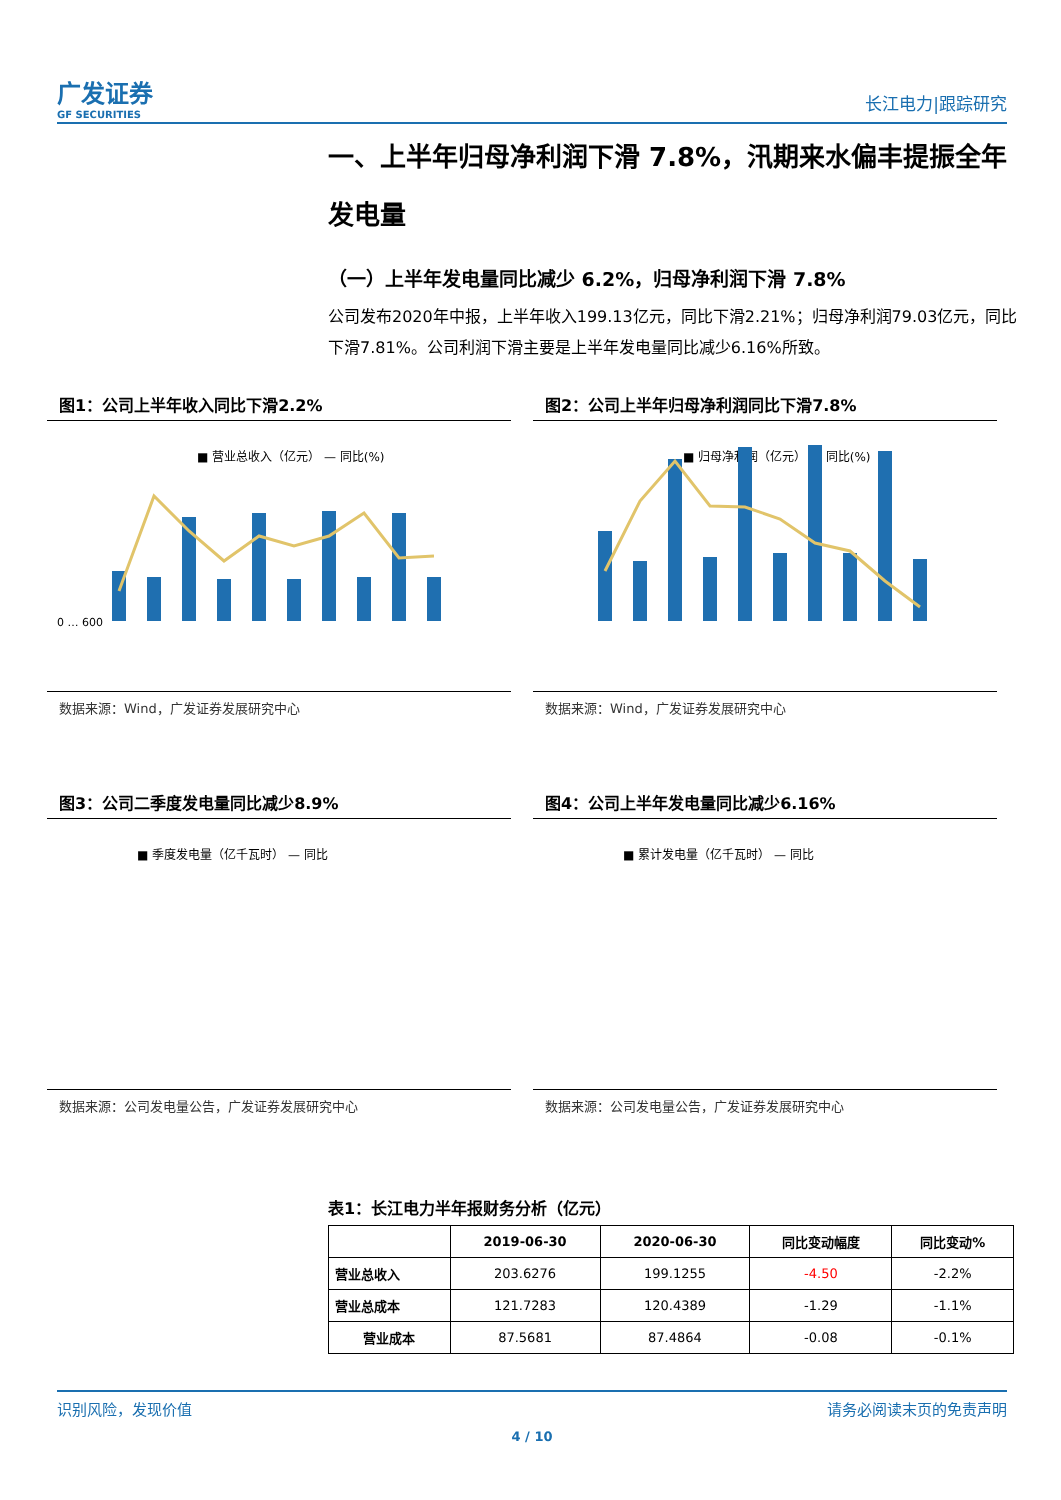广发证券
GF SECURITIES
长江电力|跟踪研究
一、上半年归母净利润下滑 7.8%，汛期来水偏丰提振全年发电量
（一）上半年发电量同比减少 6.2%，归母净利润下滑 7.8%
公司发布2020年中报，上半年收入199.13亿元，同比下滑2.21%；归母净利润79.03亿元，同比下滑7.81%。公司利润下滑主要是上半年发电量同比减少6.16%所致。
图1：公司上半年收入同比下滑2.2%
■ 营业总收入（亿元） — 同比(%)
0 … 600
数据来源：Wind，广发证券发展研究中心
图2：公司上半年归母净利润同比下滑7.8%
■ 归母净利润（亿元） — 同比(%)
数据来源：Wind，广发证券发展研究中心
图3：公司二季度发电量同比减少8.9%
■ 季度发电量（亿千瓦时） — 同比
数据来源：公司发电量公告，广发证券发展研究中心
图4：公司上半年发电量同比减少6.16%
■ 累计发电量（亿千瓦时） — 同比
数据来源：公司发电量公告，广发证券发展研究中心
表1：长江电力半年报财务分析（亿元）
| | 2019-06-30 | 2020-06-30 | 同比变动幅度 | 同比变动% |
| --- | --- | --- | --- | --- |
| 营业总收入 | 203.6276 | 199.1255 | -4.50 | -2.2% |
| 营业总成本 | 121.7283 | 120.4389 | -1.29 | -1.1% |
| 营业成本 | 87.5681 | 87.4864 | -0.08 | -0.1% |
识别风险，发现价值 请务必阅读末页的免责声明
4 / 10